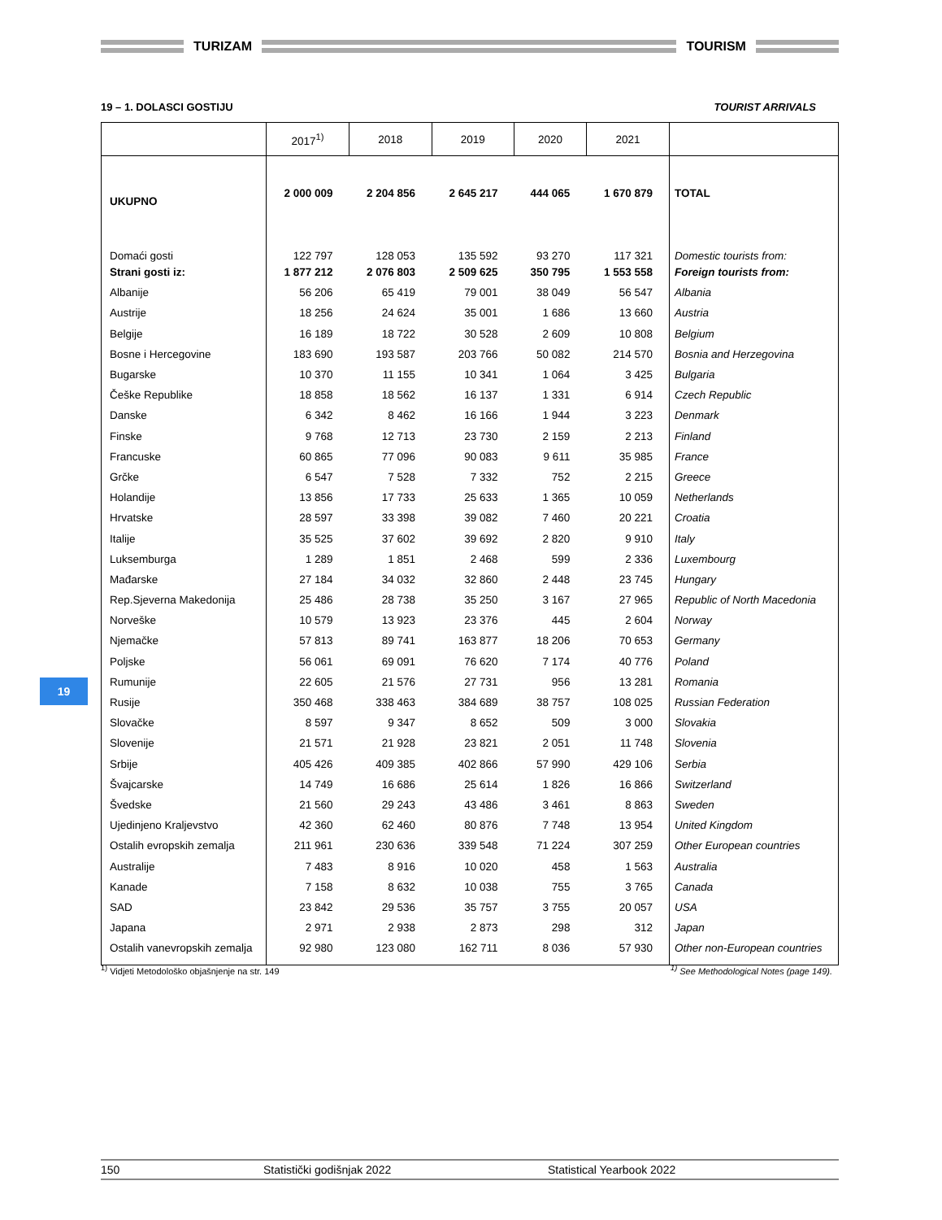TURIZAM TOURISM
19 – 1. DOLASCI GOSTIJU TOURIST ARRIVALS
| | 2017<sup>1)</sup> | 2018 | 2019 | 2020 | 2021 | |
| --- | --- | --- | --- | --- | --- | --- |
| UKUPNO | 2 000 009 | 2 204 856 | 2 645 217 | 444 065 | 1 670 879 | TOTAL |
| Domaći gosti | 122 797 | 128 053 | 135 592 | 93 270 | 117 321 | Domestic tourists from: |
| Strani gosti iz: | 1 877 212 | 2 076 803 | 2 509 625 | 350 795 | 1 553 558 | Foreign tourists from: |
| Albanije | 56 206 | 65 419 | 79 001 | 38 049 | 56 547 | Albania |
| Austrije | 18 256 | 24 624 | 35 001 | 1 686 | 13 660 | Austria |
| Belgije | 16 189 | 18 722 | 30 528 | 2 609 | 10 808 | Belgium |
| Bosne i Hercegovine | 183 690 | 193 587 | 203 766 | 50 082 | 214 570 | Bosnia and Herzegovina |
| Bugarske | 10 370 | 11 155 | 10 341 | 1 064 | 3 425 | Bulgaria |
| Češke Republike | 18 858 | 18 562 | 16 137 | 1 331 | 6 914 | Czech Republic |
| Danske | 6 342 | 8 462 | 16 166 | 1 944 | 3 223 | Denmark |
| Finske | 9 768 | 12 713 | 23 730 | 2 159 | 2 213 | Finland |
| Francuske | 60 865 | 77 096 | 90 083 | 9 611 | 35 985 | France |
| Grčke | 6 547 | 7 528 | 7 332 | 752 | 2 215 | Greece |
| Holandije | 13 856 | 17 733 | 25 633 | 1 365 | 10 059 | Netherlands |
| Hrvatske | 28 597 | 33 398 | 39 082 | 7 460 | 20 221 | Croatia |
| Italije | 35 525 | 37 602 | 39 692 | 2 820 | 9 910 | Italy |
| Luksemburga | 1 289 | 1 851 | 2 468 | 599 | 2 336 | Luxembourg |
| Mađarske | 27 184 | 34 032 | 32 860 | 2 448 | 23 745 | Hungary |
| Rep.Sjeverna Makedonija | 25 486 | 28 738 | 35 250 | 3 167 | 27 965 | Republic of North Macedonia |
| Norveške | 10 579 | 13 923 | 23 376 | 445 | 2 604 | Norway |
| Njemačke | 57 813 | 89 741 | 163 877 | 18 206 | 70 653 | Germany |
| Poljske | 56 061 | 69 091 | 76 620 | 7 174 | 40 776 | Poland |
| Rumunije | 22 605 | 21 576 | 27 731 | 956 | 13 281 | Romania |
| Rusije | 350 468 | 338 463 | 384 689 | 38 757 | 108 025 | Russian Federation |
| Slovačke | 8 597 | 9 347 | 8 652 | 509 | 3 000 | Slovakia |
| Slovenije | 21 571 | 21 928 | 23 821 | 2 051 | 11 748 | Slovenia |
| Srbije | 405 426 | 409 385 | 402 866 | 57 990 | 429 106 | Serbia |
| Švajcarske | 14 749 | 16 686 | 25 614 | 1 826 | 16 866 | Switzerland |
| Švedske | 21 560 | 29 243 | 43 486 | 3 461 | 8 863 | Sweden |
| Ujedinjeno Kraljevstvo | 42 360 | 62 460 | 80 876 | 7 748 | 13 954 | United Kingdom |
| Ostalih evropskih zemalja | 211 961 | 230 636 | 339 548 | 71 224 | 307 259 | Other European countries |
| Australije | 7 483 | 8 916 | 10 020 | 458 | 1 563 | Australia |
| Kanade | 7 158 | 8 632 | 10 038 | 755 | 3 765 | Canada |
| SAD | 23 842 | 29 536 | 35 757 | 3 755 | 20 057 | USA |
| Japana | 2 971 | 2 938 | 2 873 | 298 | 312 | Japan |
| Ostalih vanevropskih zemalja | 92 980 | 123 080 | 162 711 | 8 036 | 57 930 | Other non-European countries |
<sup>1)</sup> Vidjeti Metodološko objašnjenje na str. 149<sup>1)</sup> See Methodological Notes (page 149).
19
150 Statistički godišnjak 2022 Statistical Yearbook 2022